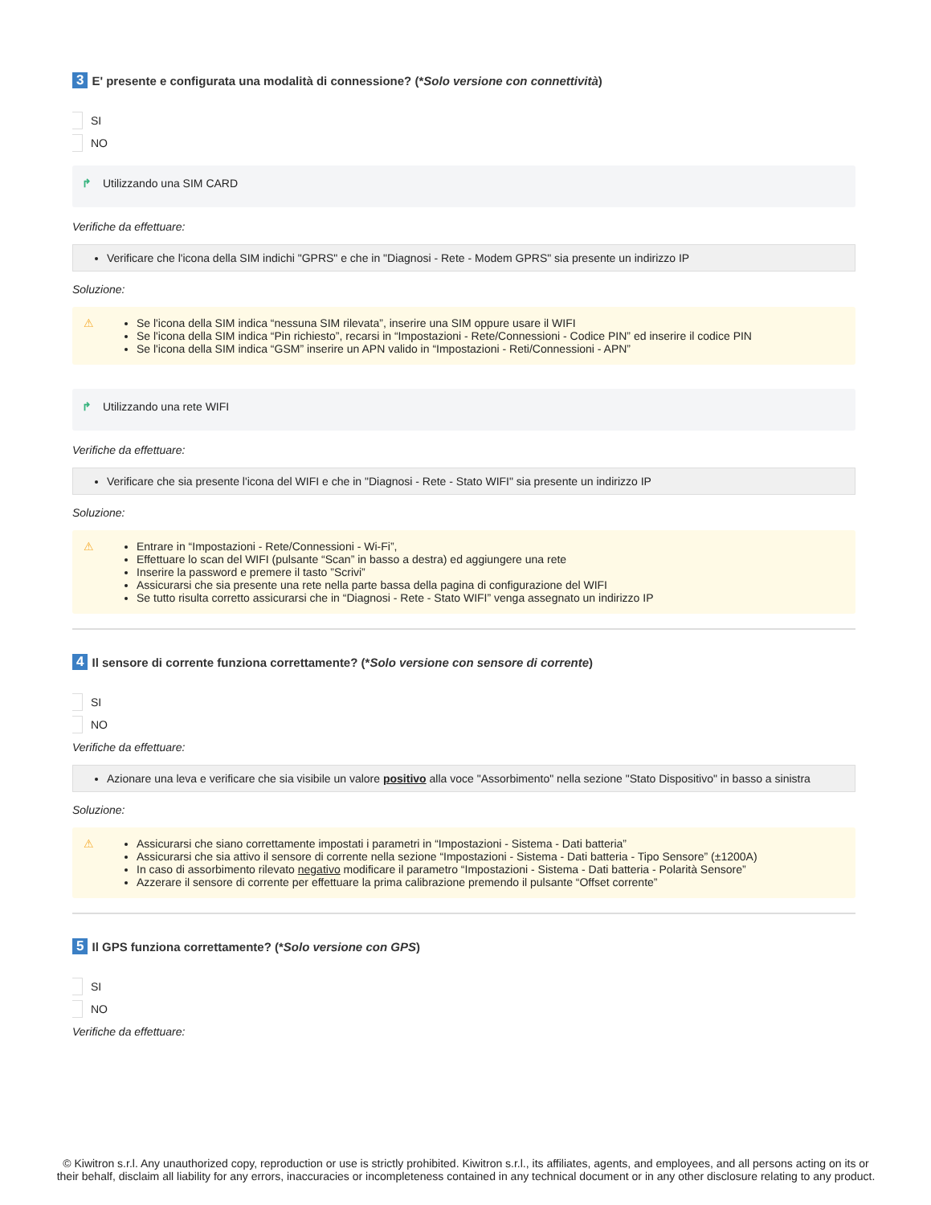3 E' presente e configurata una modalità di connessione? (* Solo versione con connettività)
SI
NO
↱ Utilizzando una SIM CARD
Verifiche da effettuare:
Verificare che l'icona della SIM indichi "GPRS" e che in "Diagnosi - Rete - Modem GPRS" sia presente un indirizzo IP
Soluzione:
⚠
Se l'icona della SIM indica “nessuna SIM rilevata”, inserire una SIM oppure usare il WIFI
Se l'icona della SIM indica “Pin richiesto”, recarsi in “Impostazioni - Rete/Connessioni - Codice PIN” ed inserire il codice PIN
Se l'icona della SIM indica “GSM” inserire un APN valido in “Impostazioni - Reti/Connessioni - APN”
↱ Utilizzando una rete WIFI
Verifiche da effettuare:
Verificare che sia presente l'icona del WIFI e che in "Diagnosi - Rete - Stato WIFI" sia presente un indirizzo IP
Soluzione:
⚠
Entrare in “Impostazioni - Rete/Connessioni - Wi-Fi”,
Effettuare lo scan del WIFI (pulsante “Scan” in basso a destra) ed aggiungere una rete
Inserire la password e premere il tasto ”Scrivi”
Assicurarsi che sia presente una rete nella parte bassa della pagina di configurazione del WIFI
Se tutto risulta corretto assicurarsi che in “Diagnosi - Rete - Stato WIFI” venga assegnato un indirizzo IP
4 Il sensore di corrente funziona correttamente? (* Solo versione con sensore di corrente)
SI
NO
Verifiche da effettuare:
Azionare una leva e verificare che sia visibile un valore positivo alla voce "Assorbimento" nella sezione "Stato Dispositivo" in basso a sinistra
Soluzione:
⚠
Assicurarsi che siano correttamente impostati i parametri in “Impostazioni - Sistema - Dati batteria”
Assicurarsi che sia attivo il sensore di corrente nella sezione “Impostazioni - Sistema - Dati batteria - Tipo Sensore” (±1200A)
In caso di assorbimento rilevato negativo modificare il parametro “Impostazioni - Sistema - Dati batteria - Polarità Sensore”
Azzerare il sensore di corrente per effettuare la prima calibrazione premendo il pulsante “Offset corrente”
5 Il GPS funziona correttamente? (* Solo versione con GPS)
SI
NO
Verifiche da effettuare:
© Kiwitron s.r.l. Any unauthorized copy, reproduction or use is strictly prohibited. Kiwitron s.r.l., its affiliates, agents, and employees, and all persons acting on its or their behalf, disclaim all liability for any errors, inaccuracies or incompleteness contained in any technical document or in any other disclosure relating to any product.